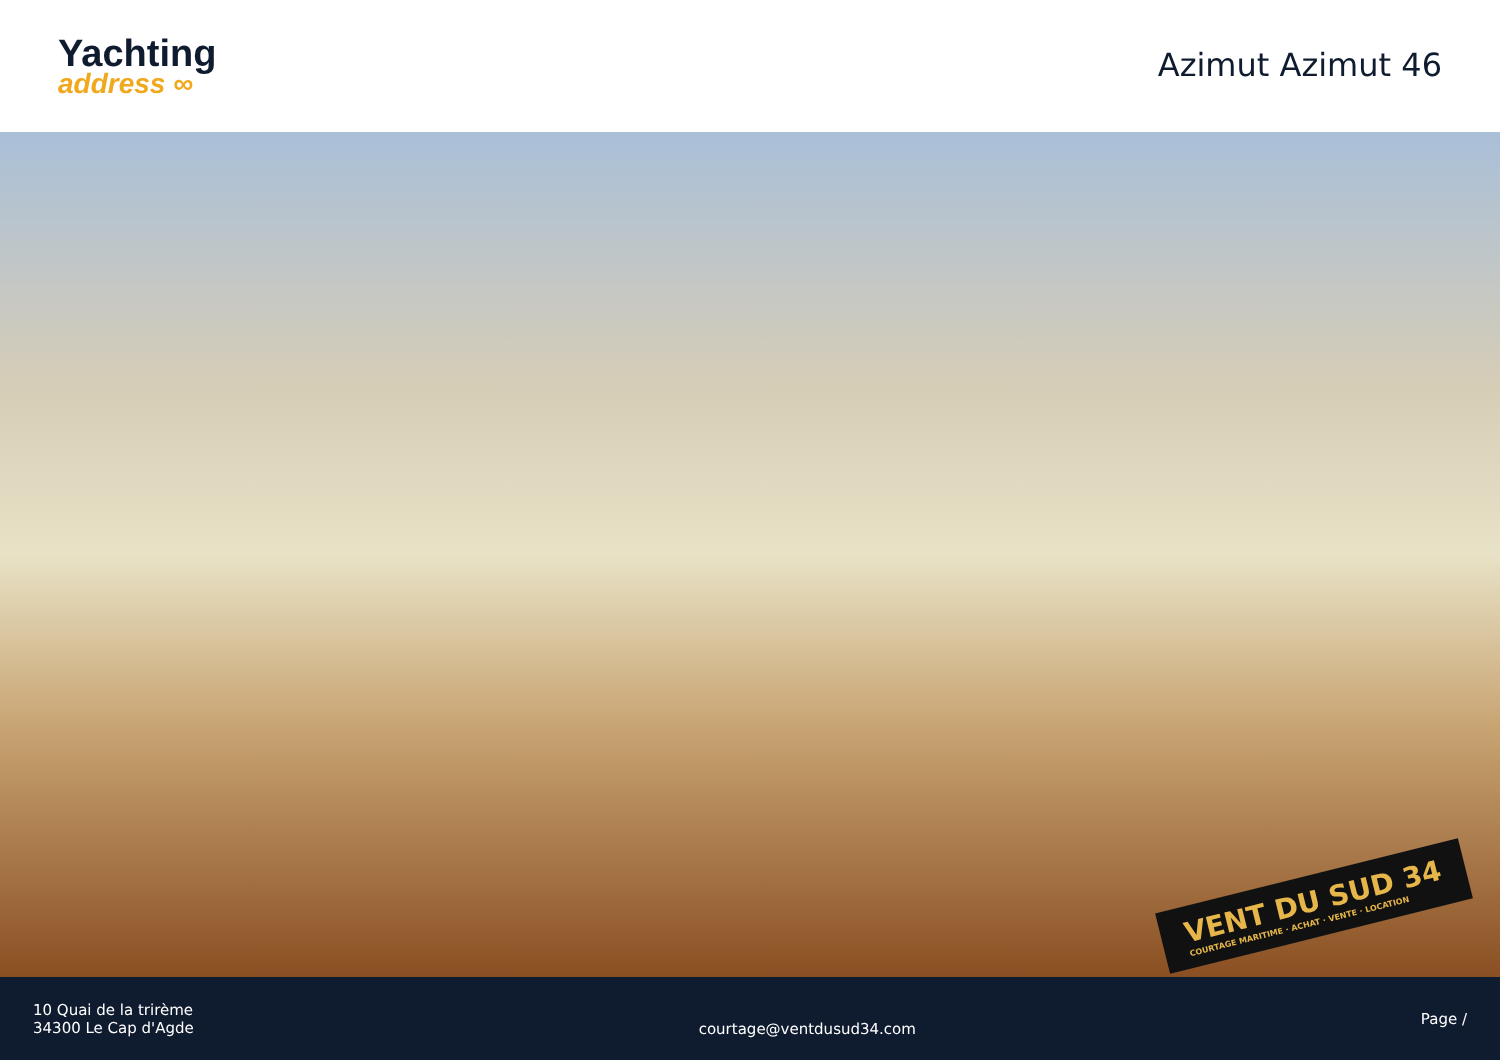Yachting
address ∞
Azimut Azimut 46
VENT DU SUD 34
COURTAGE MARITIME · ACHAT · VENTE · LOCATION
10 Quai de la trirème
34300 Le Cap d'Agde
courtage@ventdusud34.com
Page /